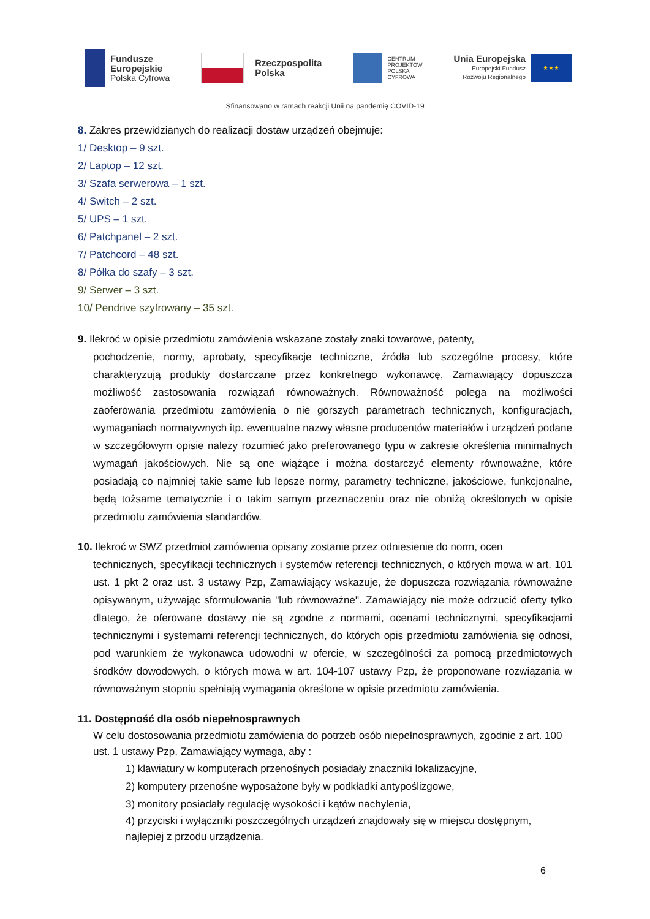Fundusze
Europejskie
Polska Cyfrowa
Rzeczpospolita
Polska
CENTRUM
PROJEKTÓW
POLSKA
CYFROWA
Unia Europejska
Europejski Fundusz
Rozwoju Regionalnego
★★★
Sfinansowano w ramach reakcji Unii na pandemię COVID-19
8. Zakres przewidzianych do realizacji dostaw urządzeń obejmuje:
1/ Desktop – 9 szt.
2/ Laptop – 12 szt.
3/ Szafa serwerowa – 1 szt.
4/ Switch – 2 szt.
5/ UPS – 1 szt.
6/ Patchpanel – 2 szt.
7/ Patchcord – 48 szt.
8/ Półka do szafy – 3 szt.
9/ Serwer – 3 szt.
10/ Pendrive szyfrowany – 35 szt.
9. Ilekroć w opisie przedmiotu zamówienia wskazane zostały znaki towarowe, patenty,
pochodzenie, normy, aprobaty, specyfikacje techniczne, źródła lub szczególne procesy, które charakteryzują produkty dostarczane przez konkretnego wykonawcę, Zamawiający dopuszcza możliwość zastosowania rozwiązań równoważnych. Równoważność polega na możliwości zaoferowania przedmiotu zamówienia o nie gorszych parametrach technicznych, konfiguracjach, wymaganiach normatywnych itp. ewentualne nazwy własne producentów materiałów i urządzeń podane w szczegółowym opisie należy rozumieć jako preferowanego typu w zakresie określenia minimalnych wymagań jakościowych. Nie są one wiążące i można dostarczyć elementy równoważne, które posiadają co najmniej takie same lub lepsze normy, parametry techniczne, jakościowe, funkcjonalne, będą tożsame tematycznie i o takim samym przeznaczeniu oraz nie obniżą określonych w opisie przedmiotu zamówienia standardów.
10. Ilekroć w SWZ przedmiot zamówienia opisany zostanie przez odniesienie do norm, ocen
technicznych, specyfikacji technicznych i systemów referencji technicznych, o których mowa w art. 101 ust. 1 pkt 2 oraz ust. 3 ustawy Pzp, Zamawiający wskazuje, że dopuszcza rozwiązania równoważne opisywanym, używając sformułowania "lub równoważne". Zamawiający nie może odrzucić oferty tylko dlatego, że oferowane dostawy nie są zgodne z normami, ocenami technicznymi, specyfikacjami technicznymi i systemami referencji technicznych, do których opis przedmiotu zamówienia się odnosi, pod warunkiem że wykonawca udowodni w ofercie, w szczególności za pomocą przedmiotowych środków dowodowych, o których mowa w art. 104-107 ustawy Pzp, że proponowane rozwiązania w równoważnym stopniu spełniają wymagania określone w opisie przedmiotu zamówienia.
11. Dostępność dla osób niepełnosprawnych
W celu dostosowania przedmiotu zamówienia do potrzeb osób niepełnosprawnych, zgodnie z art. 100 ust. 1 ustawy Pzp, Zamawiający wymaga, aby :
1) klawiatury w komputerach przenośnych posiadały znaczniki lokalizacyjne,
2) komputery przenośne wyposażone były w podkładki antypoślizgowe,
3) monitory posiadały regulację wysokości i kątów nachylenia,
4) przyciski i wyłączniki poszczególnych urządzeń znajdowały się w miejscu dostępnym, najlepiej z przodu urządzenia.
6